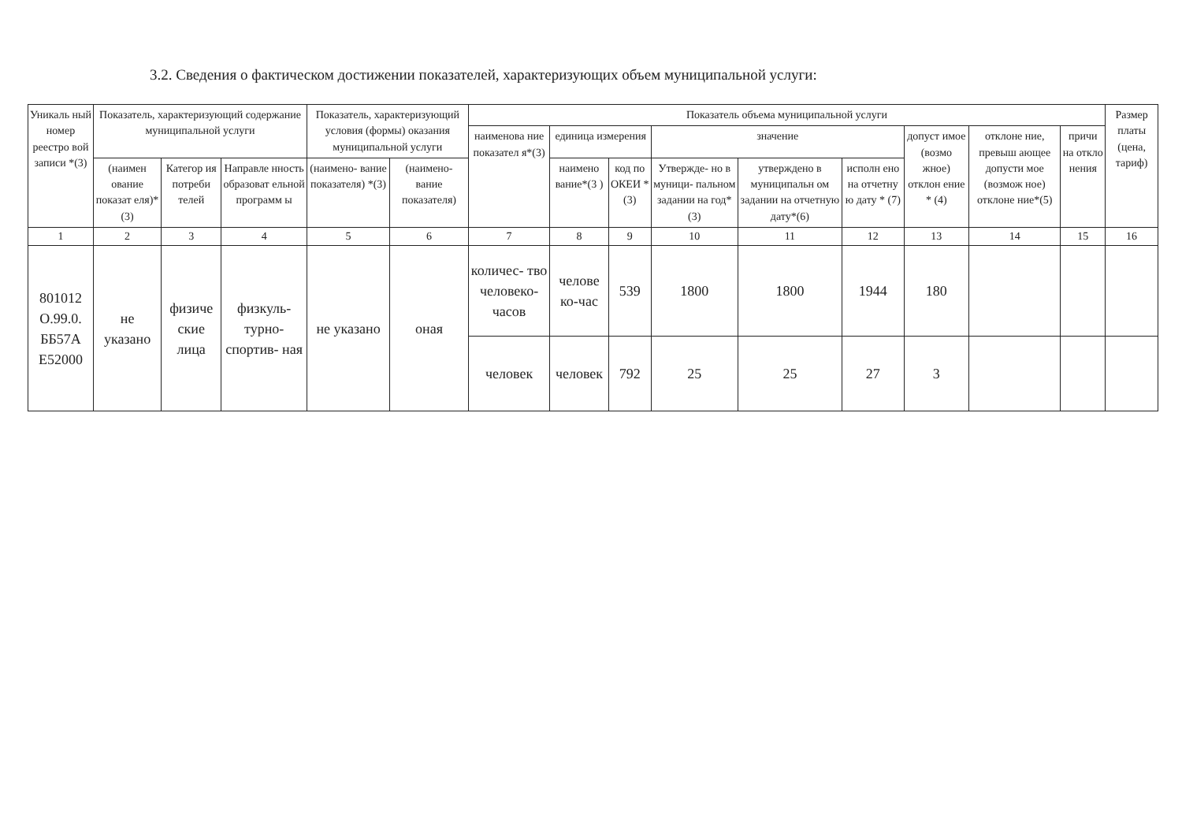3.2. Сведения о фактическом достижении показателей, характеризующих объем муниципальной услуги:
| Уникаль ный номер реестро вой записи *(3) | Показатель, характеризующий содержание муниципальной услуги | | | Показатель, характеризующий условия (формы) оказания муниципальной услуги | | Показатель объема муниципальной услуги | | | | | | | | | Размер платы (цена, тариф) |
| --- | --- | --- | --- | --- | --- | --- | --- | --- | --- | --- | --- | --- | --- | --- | --- |
| | | | | | | наименова ние показател я*(3) | единица измерения | | значение | | | допуст имое (возмо жное) отклон ение * (4) | отклоне ние, превыш ающее допусти мое (возмож ное) отклоне ние*(5) | причи на откло нения | |
| | (наимен ование показат еля)*(3) | Категор ия потреби телей | Направле нность образоват ельной программ ы | (наимено- вание показателя) *(3) | (наимено- вание показателя) | | наимено вание*(3 ) | код по ОКЕИ *(3) | Утвержде- но в муници- пальном задании на год*(3) | утверждено в муниципальн ом задании на отчетную дату*(6) | исполн ено на отчетну ю дату * (7) | | | | |
| 1 | 2 | 3 | 4 | 5 | 6 | 7 | 8 | 9 | 10 | 11 | 12 | 13 | 14 | 15 | 16 |
| 801012 О.99.0. ББ57А Е52000 | не указано | физиче ские лица | физкуль- турно- спортив- ная | не указано | оная | количес- тво человеко- часов | челове ко-час | 539 | 1800 | 1800 | 1944 | 180 | | | |
| | | | | | | человек | человек | 792 | 25 | 25 | 27 | 3 | | | |